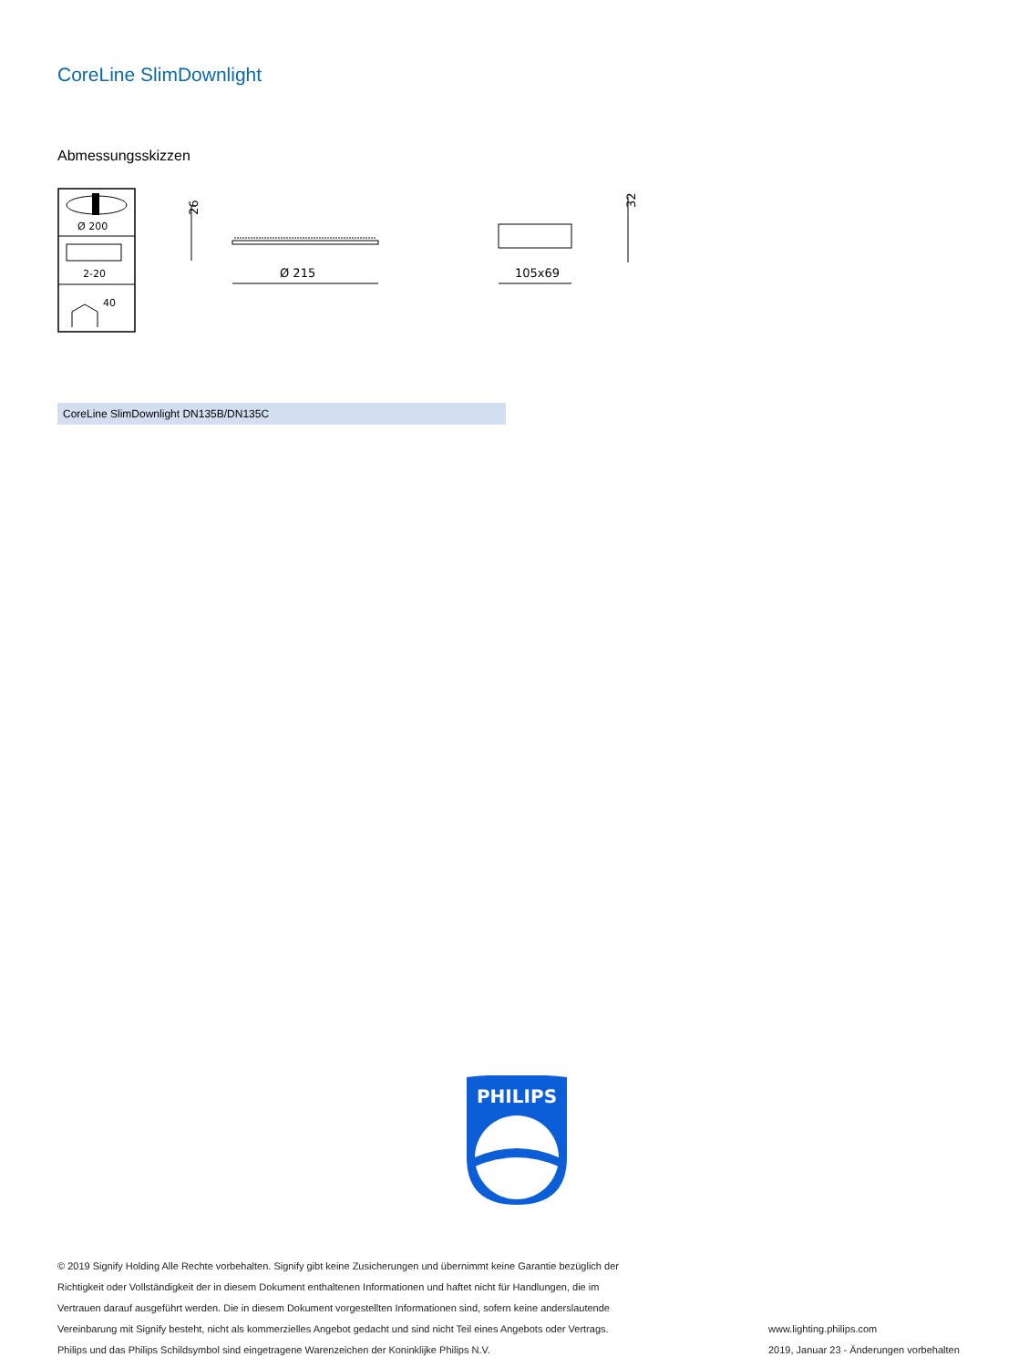CoreLine SlimDownlight
Abmessungsskizzen
Ø 200
2-20
40
26
Ø 215
105x69
32
CoreLine SlimDownlight DN135B/DN135C
PHILIPS
© 2019 Signify Holding Alle Rechte vorbehalten. Signify gibt keine Zusicherungen und übernimmt keine Garantie bezüglich der
Richtigkeit oder Vollständigkeit der in diesem Dokument enthaltenen Informationen und haftet nicht für Handlungen, die im
Vertrauen darauf ausgeführt werden. Die in diesem Dokument vorgestellten Informationen sind, sofern keine anderslautende
Vereinbarung mit Signify besteht, nicht als kommerzielles Angebot gedacht und sind nicht Teil eines Angebots oder Vertrags.
Philips und das Philips Schildsymbol sind eingetragene Warenzeichen der Koninklijke Philips N.V.
www.lighting.philips.com
2019, Januar 23 - Änderungen vorbehalten